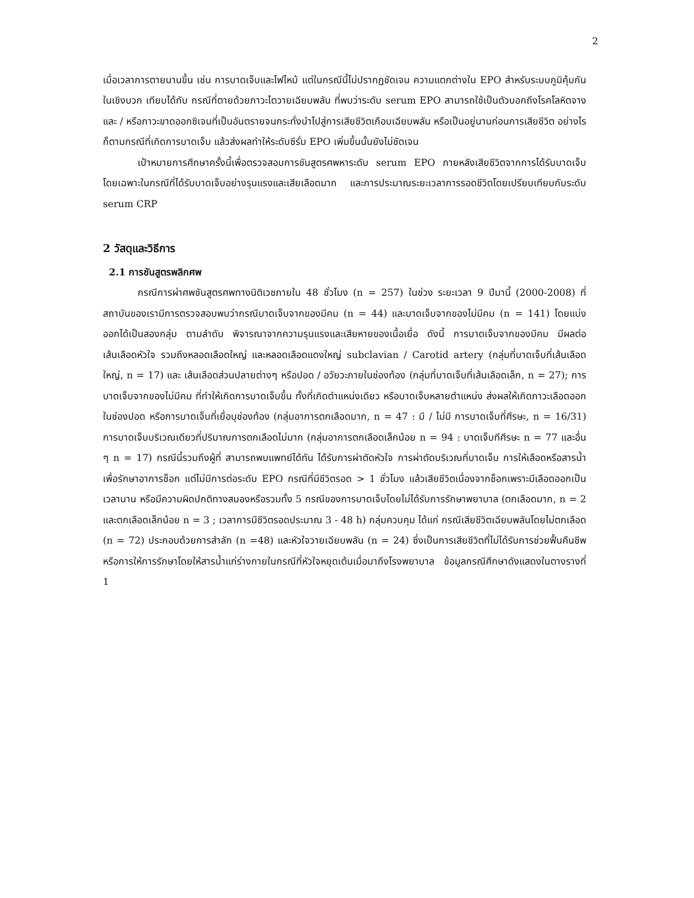2
เมื่อเวลาการตายนานขึ้น เช่น การบาดเจ็บและไฟไหม้ แต่ในกรณีนี้ไม่ปรากฏชัดเจน ความแตกต่างใน EPO สำหรับระบบภูมิคุ้มกันในเชิงบวก เทียบได้กับ กรณีที่ตายด้วยภาวะไตวายเฉียบพลัน ที่พบว่าระดับ serum EPO สามารถใช้เป็นตัวบอกถึงโรคโลหิตจางและ / หรือภาวะขาดออกซิเจนที่เป็นอันตรายจนกระทั่งนำไปสู่การเสียชีวิตเกือบเฉียบพลัน หรือเป็นอยู่นานก่อนการเสียชีวิต อย่างไรก็ตามกรณีที่เกิดการบาดเจ็บ แล้วส่งผลทำให้ระดับซีรั่ม EPO เพิ่มขึ้นนั้นยังไม่ชัดเจน
เป้าหมายการศึกษาครั้งนี้เพื่อตรวจสอบการชันสูตรศพหาระดับ serum EPO ภายหลังเสียชีวิตจากการได้รับบาดเจ็บโดยเฉพาะในกรณีที่ได้รับบาดเจ็บอย่างรุนแรงและเสียเลือดมาก และการประมาณระยะเวลาการรอดชีวิตโดยเปรียบเทียบกับระดับ serum CRP
2 วัสดุและวิธีการ
2.1 การชันสูตรพลิกศพ
กรณีการผ่าศพชันสูตรศพทางนิติเวชภายใน 48 ชั่วโมง (n = 257) ในช่วง ระยะเวลา 9 ปีมานี้ (2000-2008) ที่สถาบันของเรามีการตรวจสอบพบว่ากรณีบาดเจ็บจากของมีคม (n = 44) และบาดเจ็บจากของไม่มีคม (n = 141) โดยแบ่งออกได้เป็นสองกลุ่ม ตามลำดับ พิจารณาจากความรุนแรงและเสียหายของเนื้อเยื่อ ดังนี้ การบาดเจ็บจากของมีคม มีผลต่อเส้นเลือดหัวใจ รวมถึงหลอดเลือดใหญ่ และหลอดเลือดแดงใหญ่ subclavian / Carotid artery (กลุ่มที่บาดเจ็บที่เส้นเลือดใหญ่, n = 17) และ เส้นเลือดส่วนปลายต่างๆ หรือปอด / อวัยวะภายในช่องท้อง (กลุ่มที่บาดเจ็บที่เส้นเลือดเล็ก, n = 27); การบาดเจ็บจากของไม่มีคม ที่ทำให้เกิดการบาดเจ็บขึ้น ทั้งที่เกิดตำแหน่งเดียว หรือบาดเจ็บหลายตำแหน่ง ส่งผลให้เกิดภาวะเลือดออกในช่องปอด หรือการบาดเจ็บที่เยื่อบุช่องท้อง (กลุ่มอาการตกเลือดมาก, n = 47 : มี / ไม่มี การบาดเจ็บที่ศีรษะ, n = 16/31) การบาดเจ็บบริเวณเดียวที่ปริมาณการตกเลือดไม่มาก (กลุ่มอาการตกเลือดเล็กน้อย n = 94 : บาดเจ็บทีศีรษะ n = 77 และอื่น ๆ n = 17) กรณีนี้รวมถึงผู้ที่ สามารถพบแพทย์ได้ทัน ได้รับการผ่าตัดหัวใจ การผ่าตัดบริเวณที่บาดเจ็บ การให้เลือดหรือสารน้ำเพื่อรักษาอาการช็อก แต่ไม่มีการต่อระดับ EPO กรณีที่มีชีวิตรอด > 1 ชั่วโมง แล้วเสียชีวิตเนื่องจากช็อกเพราะมีเลือดออกเป็นเวลานาน หรือมีความผิดปกติทางสมองหรือรวมทั้ง 5 กรณีของการบาดเจ็บโดยไม่ได้รับการรักษาพยาบาล (ตกเลือดมาก, n = 2 และตกเลือดเล็กน้อย n = 3 ; เวลาการมีชีวิตรอดประมาณ 3 - 48 h) กลุ่มควบคุม ได้แก่ กรณีเสียชีวิตเฉียบพลันโดยไม่ตกเลือด (n = 72) ประกอบด้วยการสำลัก (n =48) และหัวใจวายเฉียบพลัน (n = 24) ซึ่งเป็นการเสียชีวิตที่ไม่ได้รับการช่วยฟื้นคืนชีพ หรือการให้การรักษาโดยให้สารน้ำแก่ร่างกายในกรณีที่หัวใจหยุดเต้นเมื่อมาถึงโรงพยาบาล ข้อมูลกรณีศึกษาดังแสดงในตางรางที่ 1